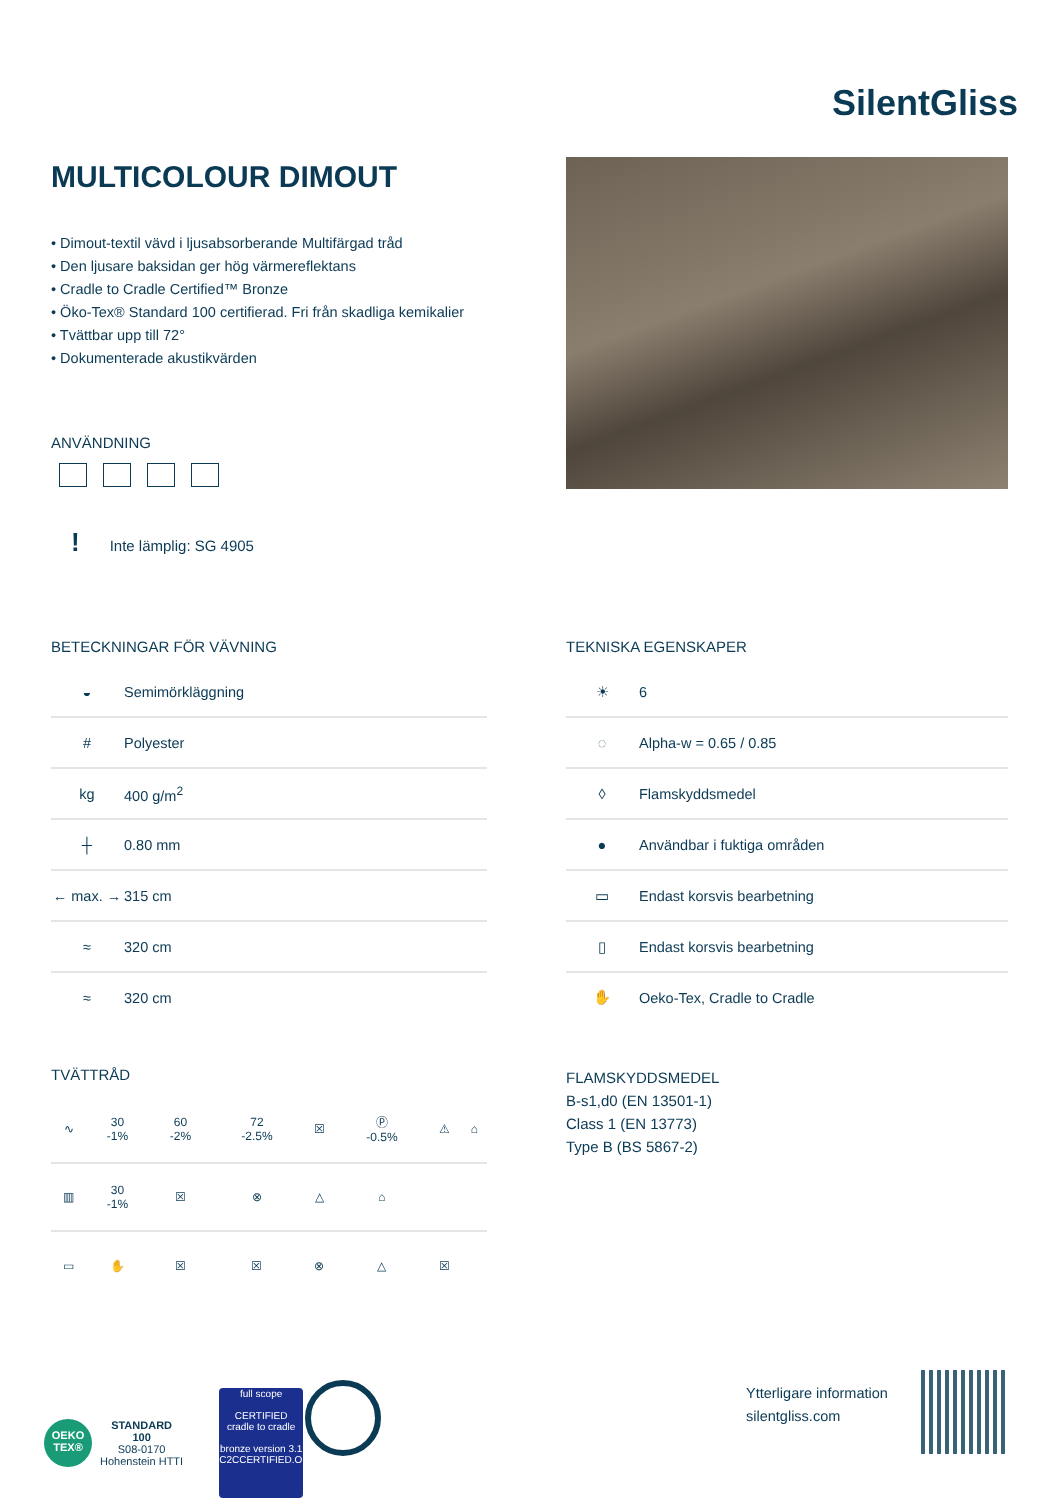SilentGliss
MULTICOLOUR DIMOUT
• Dimout-textil vävd i ljusabsorberande Multifärgad tråd
• Den ljusare baksidan ger hög värmereflektans
• Cradle to Cradle Certified™ Bronze
• Öko-Tex® Standard 100 certifierad. Fri från skadliga kemikalier
• Tvättbar upp till 72°
• Dokumenterade akustikvärden
ANVÄNDNING
! Inte lämplig: SG 4905
BETECKNINGAR FÖR VÄVNING
| ◒ | Semimörkläggning |
| # | Polyester |
| kg | 400 g/m<sup>2</sup> |
| ┼ | 0.80 mm |
| ← max. → | 315 cm |
| ≈ | 320 cm |
| ≈ | 320 cm |
TEKNISKA EGENSKAPER
| ☀ | 6 |
| ◌ | Alpha-w = 0.65 / 0.85 |
| ◊ | Flamskyddsmedel |
| ● | Användbar i fuktiga områden |
| ▭ | Endast korsvis bearbetning |
| ▯ | Endast korsvis bearbetning |
| ✋ | Oeko-Tex, Cradle to Cradle |
TVÄTTRÅD
| ∿ | 30 -1% | 60 -2% | 72 -2.5% | ☒ | Ⓟ -0.5% | ⚠ | ⌂ |
| ▥ | 30 -1% | ☒ | ⊗ | △ | ⌂ | | |
| ▭ | ✋ | ☒ | ☒ | ⊗ | △ | ☒ | |
FLAMSKYDDSMEDEL
B-s1,d0 (EN 13501-1)
Class 1 (EN 13773)
Type B (BS 5867-2)
OEKO TEX®
STANDARD
100
S08-0170
Hohenstein HTTI
full scope
CERTIFIED
cradle to cradle
bronze version 3.1
C2CCERTIFIED.ORG
Ytterligare information
silentgliss.com